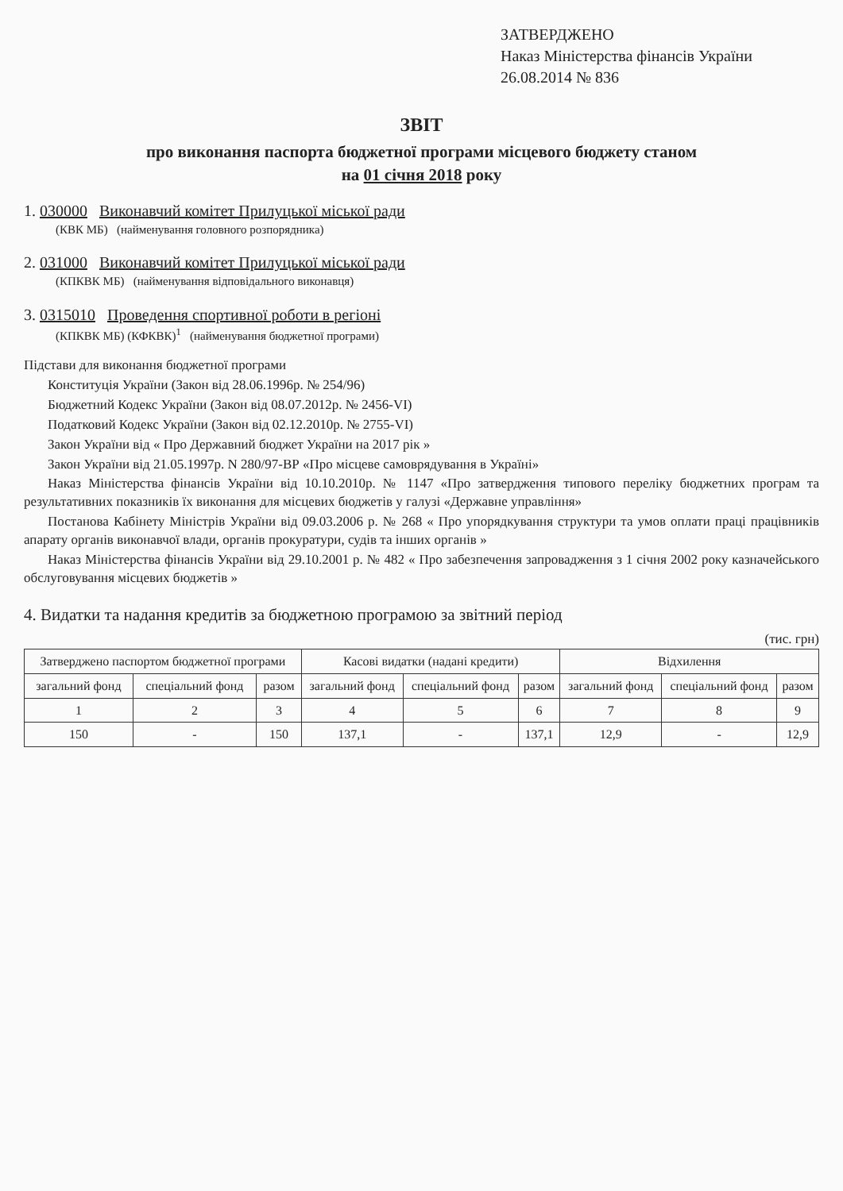ЗАТВЕРДЖЕНО
Наказ Міністерства фінансів України
26.08.2014 № 836
ЗВІТ
про виконання паспорта бюджетної програми місцевого бюджету станом
на 01 січня 2018 року
1. 030000 Виконавчий комітет Прилуцької міської ради
(КВК МБ) (найменування головного розпорядника)
2. 031000 Виконавчий комітет Прилуцької міської ради
(КПКВК МБ) (найменування відповідального виконавця)
3. 0315010 Проведення спортивної роботи в регіоні
(КПКВК МБ) (КФКВК)<sup>1</sup> (найменування бюджетної програми)
Підстави для виконання бюджетної програми
Конституція України (Закон від 28.06.1996р. № 254/96)
Бюджетний Кодекс України (Закон від 08.07.2012р. № 2456-VI)
Податковий Кодекс України (Закон від 02.12.2010р. № 2755-VI)
Закон України від « Про Державний бюджет України на 2017 рік »
Закон України від 21.05.1997р. N 280/97-ВР «Про місцеве самоврядування в Україні»
Наказ Міністерства фінансів України від 10.10.2010р. № 1147 «Про затвердження типового переліку бюджетних програм та результативних показників їх виконання для місцевих бюджетів у галузі «Державне управління»
Постанова Кабінету Міністрів України від 09.03.2006 р. № 268 « Про упорядкування структури та умов оплати праці працівників апарату органів виконавчої влади, органів прокуратури, судів та інших органів »
Наказ Міністерства фінансів України від 29.10.2001 р. № 482 « Про забезпечення запровадження з 1 січня 2002 року казначейського обслуговування місцевих бюджетів »
4. Видатки та надання кредитів за бюджетною програмою за звітний період
(тис. грн)
| Затверджено паспортом бюджетної програми | | | Касові видатки (надані кредити) | | | Відхилення | | |
| --- | --- | --- | --- | --- | --- | --- | --- | --- |
| загальний фонд | спеціальний фонд | разом | загальний фонд | спеціальний фонд | разом | загальний фонд | спеціальний фонд | разом |
| 1 | 2 | 3 | 4 | 5 | 6 | 7 | 8 | 9 |
| 150 | - | 150 | 137,1 | - | 137,1 | 12,9 | - | 12,9 |